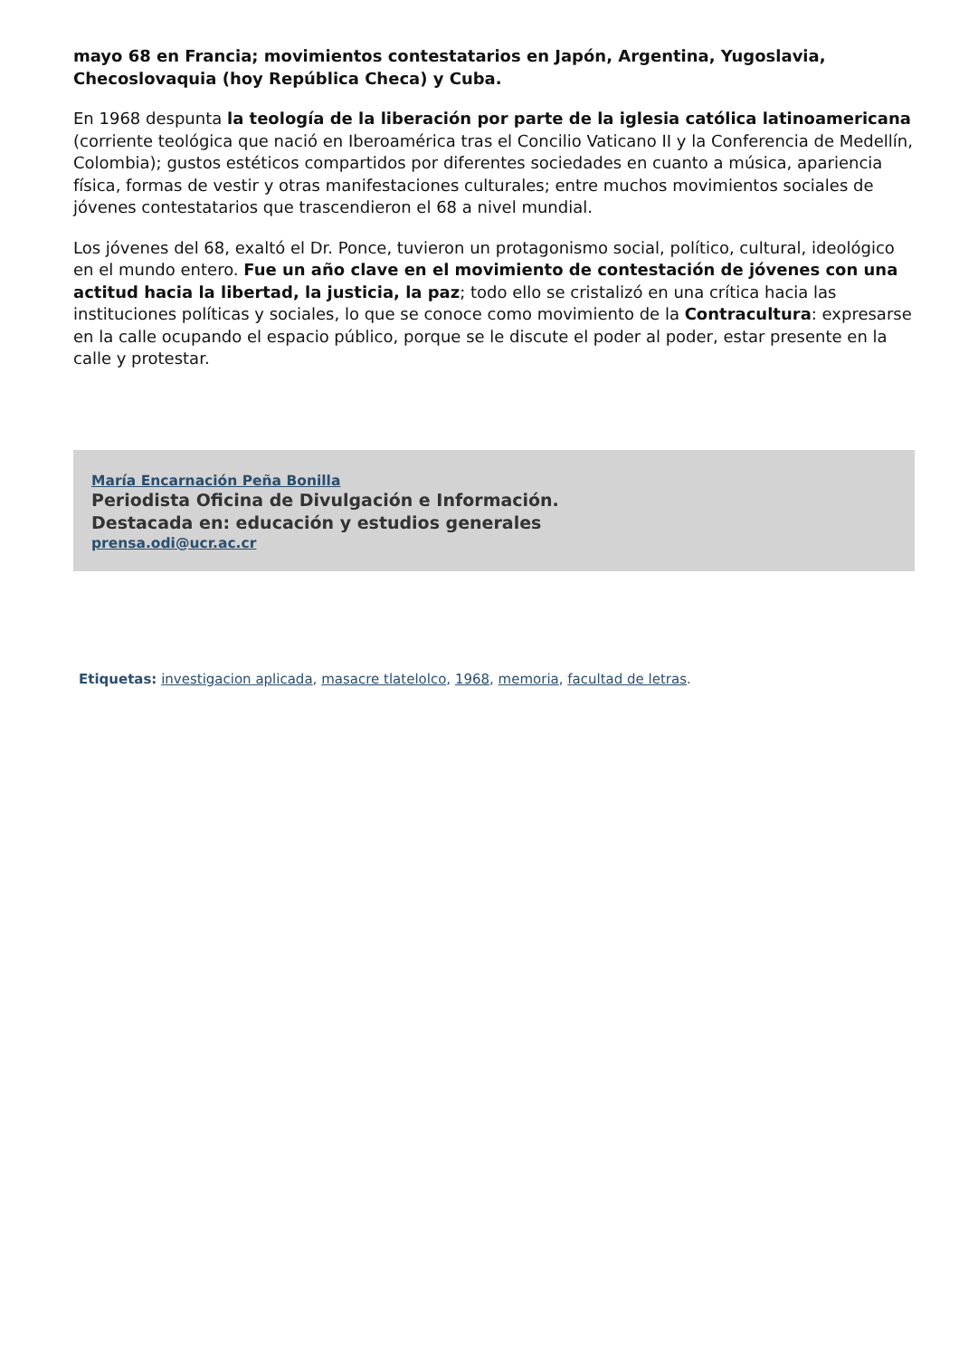mayo 68 en Francia; movimientos contestatarios en Japón, Argentina, Yugoslavia, Checoslovaquia (hoy República Checa) y Cuba.
En 1968 despunta la teología de la liberación por parte de la iglesia católica latinoamericana (corriente teológica que nació en Iberoamérica tras el Concilio Vaticano II y la Conferencia de Medellín, Colombia); gustos estéticos compartidos por diferentes sociedades en cuanto a música, apariencia física, formas de vestir y otras manifestaciones culturales; entre muchos movimientos sociales de jóvenes contestatarios que trascendieron el 68 a nivel mundial.
Los jóvenes del 68, exaltó el Dr. Ponce, tuvieron un protagonismo social, político, cultural, ideológico en el mundo entero. Fue un año clave en el movimiento de contestación de jóvenes con una actitud hacia la libertad, la justicia, la paz; todo ello se cristalizó en una crítica hacia las instituciones políticas y sociales, lo que se conoce como movimiento de la Contracultura: expresarse en la calle ocupando el espacio público, porque se le discute el poder al poder, estar presente en la calle y protestar.
María Encarnación Peña Bonilla
Periodista Oficina de Divulgación e Información.
Destacada en: educación y estudios generales
prensa.odi@ucr.ac.cr
Etiquetas: investigacion aplicada, masacre tlatelolco, 1968, memoria, facultad de letras.